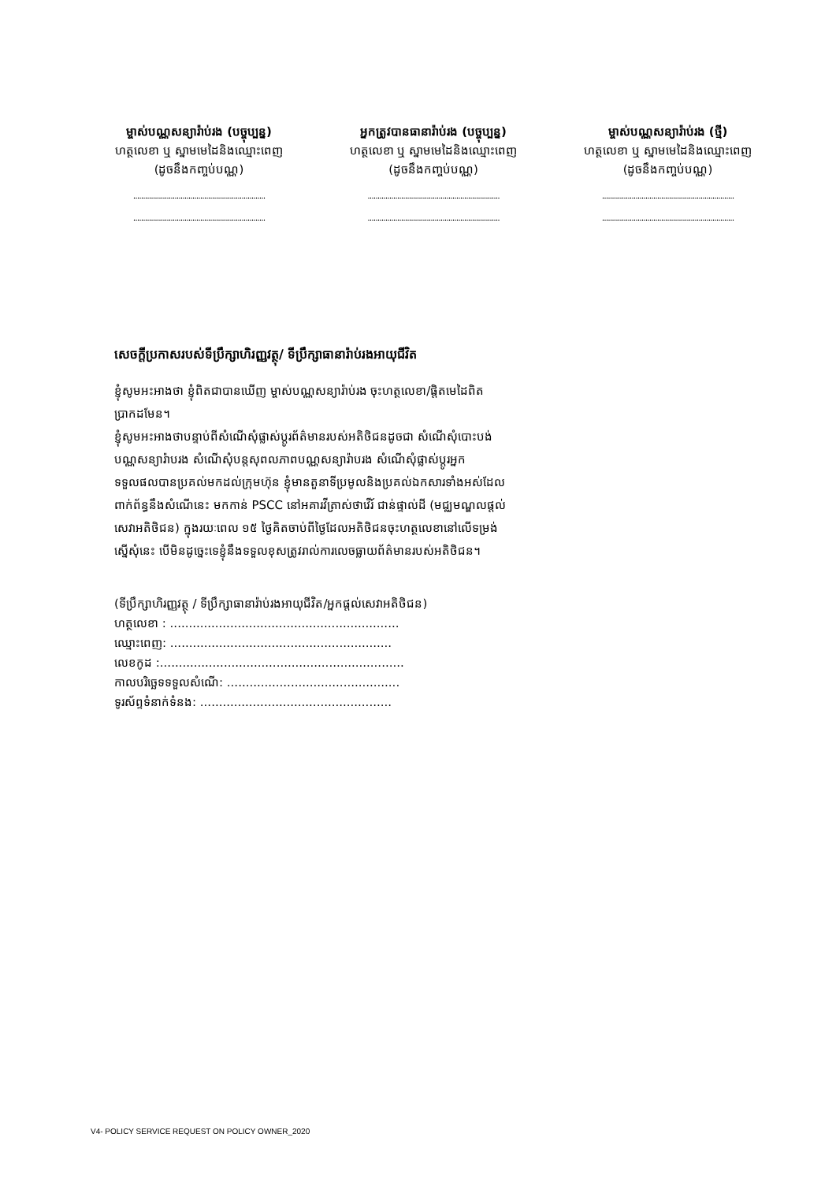ម្ចាស់បណ្ណសន្យារ៉ាប់រង (បច្ចុប្បន្ន)
ហត្ថលេខា ឬ ស្នាមមេដៃនិងឈ្មោះពេញ
(ដូចនឹងកញ្ចប់បណ្ណ)
...................................................................
...................................................................
អ្នកត្រូវបានធានារ៉ាប់រង (បច្ចុប្បន្ន)
ហត្ថលេខា ឬ ស្នាមមេដៃនិងឈ្មោះពេញ
(ដូចនឹងកញ្ចប់បណ្ណ)
...................................................................
...................................................................
ម្ចាស់បណ្ណសន្យារ៉ាប់រង (ថ្មី)
ហត្ថលេខា ឬ ស្នាមមេដៃនិងឈ្មោះពេញ
(ដូចនឹងកញ្ចប់បណ្ណ)
...................................................................
...................................................................
សេចក្តីប្រកាសរបស់ទីប្រឹក្សាហិរញ្ញវត្ថុ/ ទីប្រឹក្សាធានារ៉ាប់រងអាយុជីវិត
ខ្ញុំសូមអះអាងថា ខ្ញុំពិតជាបានឃើញ ម្ចាស់បណ្ណសន្យារ៉ាប់រង ចុះហត្ថលេខា/ផ្តិតមេដៃពិតប្រាកដមែន។
ខ្ញុំសូមអះអាងថាបន្ទាប់ពីសំណើសុំផ្លាស់ប្តូរព័ត៌មានរបស់អតិថិជនដូចជា សំណើសុំបោះបង់បណ្ណសន្យារ៉ាបរង សំណើសុំបន្តសុពលភាពបណ្ណសន្យារ៉ាបរង សំណើសុំផ្លាស់ប្តូរអ្នកទទួលផលបានប្រគល់មកដល់ក្រុមហ៊ុន ខ្ញុំមានតួនាទីប្រមូលនិងប្រគល់ឯកសារទាំងអស់ដែលពាក់ព័ន្ធនឹងសំណើនេះ មកកាន់ PSCC នៅអគារវីត្រាស់ថាវើរ៍ ជាន់ផ្ទាល់ដី (មជ្ឈមណ្ឌលផ្តល់សេវាអតិថិជន) ក្នុងរយៈពេល ១៥ ថ្ងៃគិតចាប់ពីថ្ងៃដែលអតិថិជនចុះហត្ថលេខានៅលើទម្រង់ស្នើសុំនេះ បើមិនដូច្នេះទេខ្ញុំនឹងទទួលខុសត្រូវរាល់ការលេចធ្លាយព័ត៌មានរបស់អតិថិជន។
(ទីប្រឹក្សាហិរញ្ញវត្ថុ / ទីប្រឹក្សាធានារ៉ាប់រងអាយុជីវិត/អ្នកផ្តល់សេវាអតិថិជន)
ហត្ថលេខា : .............................................................
ឈ្មោះពេញ: ...........................................................
លេខកូដ :.................................................................
កាលបរិច្ឆេទទទួលសំណើ: ..............................................
ទូរស័ព្ទទំនាក់ទំនង: ...................................................
V4- POLICY SERVICE REQUEST ON POLICY OWNER_2020